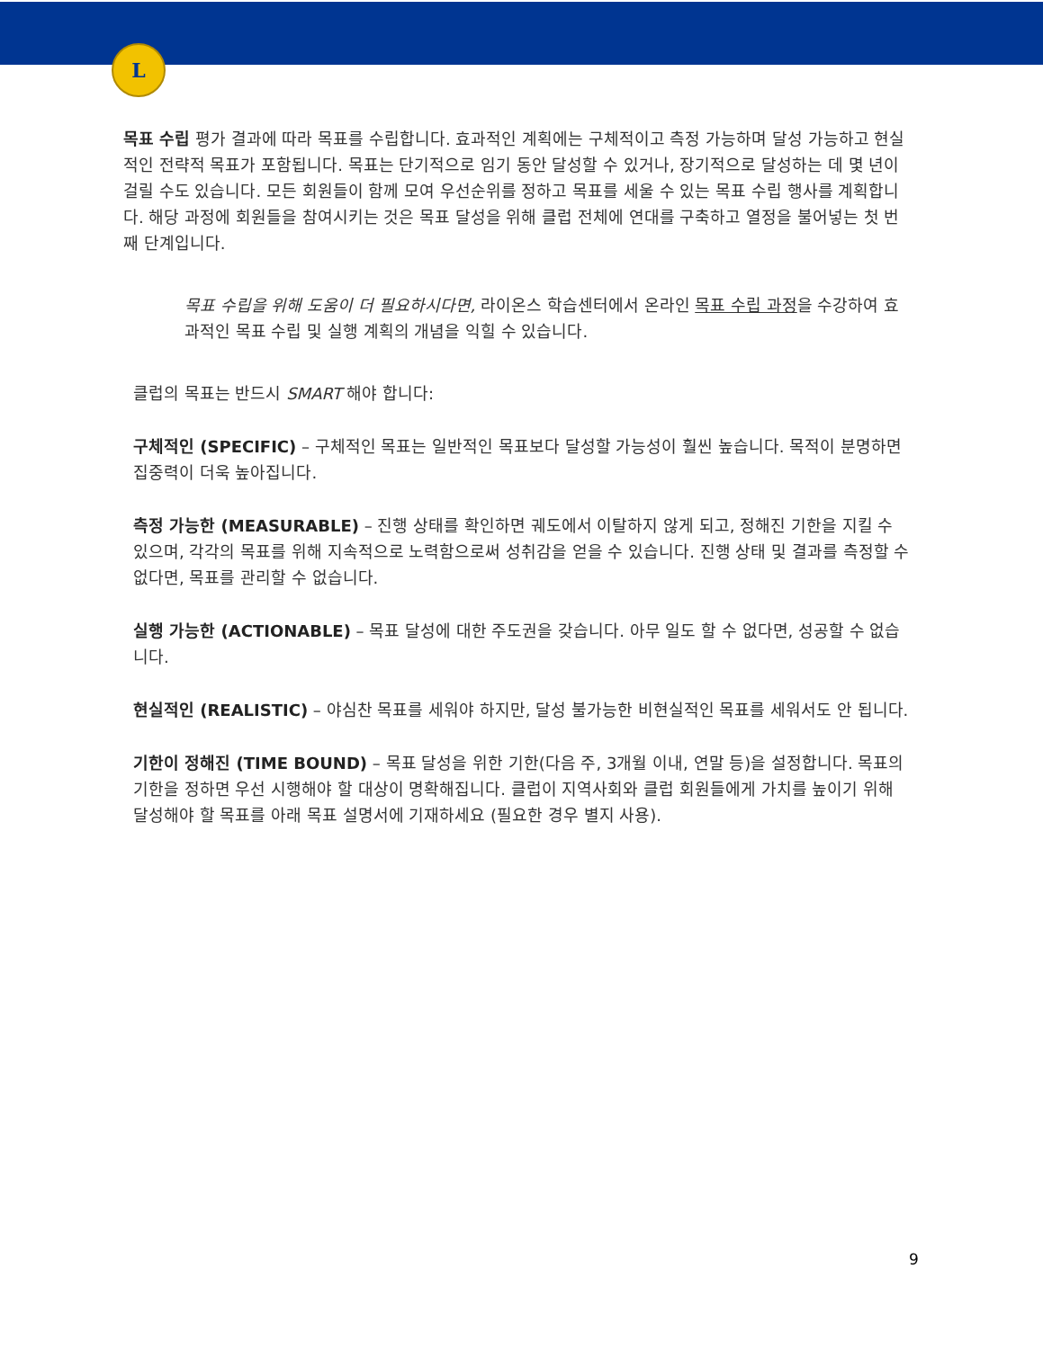L
목표 수립 평가 결과에 따라 목표를 수립합니다. 효과적인 계획에는 구체적이고 측정 가능하며 달성 가능하고 현실적인 전략적 목표가 포함됩니다. 목표는 단기적으로 임기 동안 달성할 수 있거나, 장기적으로 달성하는 데 몇 년이 걸릴 수도 있습니다. 모든 회원들이 함께 모여 우선순위를 정하고 목표를 세울 수 있는 목표 수립 행사를 계획합니다. 해당 과정에 회원들을 참여시키는 것은 목표 달성을 위해 클럽 전체에 연대를 구축하고 열정을 불어넣는 첫 번째 단계입니다.
목표 수립을 위해 도움이 더 필요하시다면, 라이온스 학습센터에서 온라인 목표 수립 과정을 수강하여 효과적인 목표 수립 및 실행 계획의 개념을 익힐 수 있습니다.
클럽의 목표는 반드시 SMART 해야 합니다:
구체적인 (SPECIFIC) – 구체적인 목표는 일반적인 목표보다 달성할 가능성이 훨씬 높습니다. 목적이 분명하면 집중력이 더욱 높아집니다.
측정 가능한 (MEASURABLE) – 진행 상태를 확인하면 궤도에서 이탈하지 않게 되고, 정해진 기한을 지킬 수 있으며, 각각의 목표를 위해 지속적으로 노력함으로써 성취감을 얻을 수 있습니다. 진행 상태 및 결과를 측정할 수 없다면, 목표를 관리할 수 없습니다.
실행 가능한 (ACTIONABLE) – 목표 달성에 대한 주도권을 갖습니다. 아무 일도 할 수 없다면, 성공할 수 없습니다.
현실적인 (REALISTIC) – 야심찬 목표를 세워야 하지만, 달성 불가능한 비현실적인 목표를 세워서도 안 됩니다.
기한이 정해진 (TIME BOUND) – 목표 달성을 위한 기한(다음 주, 3개월 이내, 연말 등)을 설정합니다. 목표의 기한을 정하면 우선 시행해야 할 대상이 명확해집니다. 클럽이 지역사회와 클럽 회원들에게 가치를 높이기 위해 달성해야 할 목표를 아래 목표 설명서에 기재하세요 (필요한 경우 별지 사용).
9